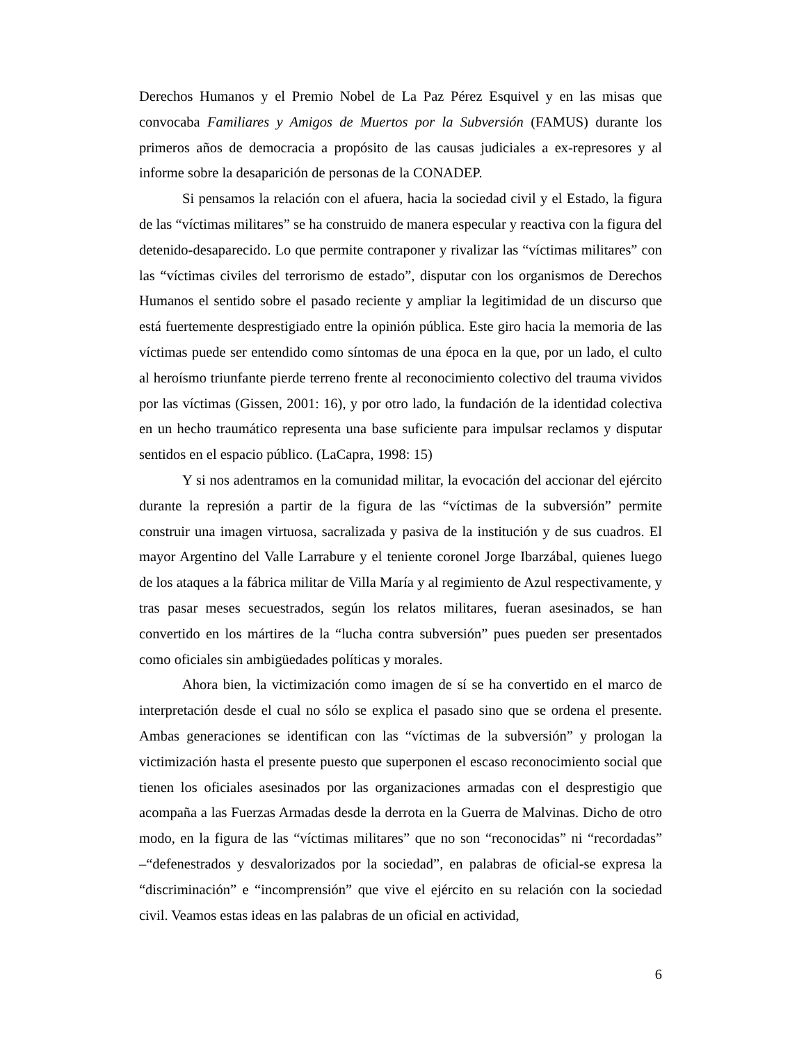Derechos Humanos y el Premio Nobel de La Paz Pérez Esquivel y en las misas que convocaba Familiares y Amigos de Muertos por la Subversión (FAMUS) durante los primeros años de democracia a propósito de las causas judiciales a ex-represores y al informe sobre la desaparición de personas de la CONADEP.
Si pensamos la relación con el afuera, hacia la sociedad civil y el Estado, la figura de las “víctimas militares” se ha construido de manera especular y reactiva con la figura del detenido-desaparecido. Lo que permite contraponer y rivalizar las “víctimas militares” con las “víctimas civiles del terrorismo de estado”, disputar con los organismos de Derechos Humanos el sentido sobre el pasado reciente y ampliar la legitimidad de un discurso que está fuertemente desprestigiado entre la opinión pública. Este giro hacia la memoria de las víctimas puede ser entendido como síntomas de una época en la que, por un lado, el culto al heroísmo triunfante pierde terreno frente al reconocimiento colectivo del trauma vividos por las víctimas (Gissen, 2001: 16), y por otro lado, la fundación de la identidad colectiva en un hecho traumático representa una base suficiente para impulsar reclamos y disputar sentidos en el espacio público. (LaCapra, 1998: 15)
Y si nos adentramos en la comunidad militar, la evocación del accionar del ejército durante la represión a partir de la figura de las “víctimas de la subversión” permite construir una imagen virtuosa, sacralizada y pasiva de la institución y de sus cuadros. El mayor Argentino del Valle Larrabure y el teniente coronel Jorge Ibarzábal, quienes luego de los ataques a la fábrica militar de Villa María y al regimiento de Azul respectivamente, y tras pasar meses secuestrados, según los relatos militares, fueran asesinados, se han convertido en los mártires de la “lucha contra subversión” pues pueden ser presentados como oficiales sin ambigüedades políticas y morales.
Ahora bien, la victimización como imagen de sí se ha convertido en el marco de interpretación desde el cual no sólo se explica el pasado sino que se ordena el presente. Ambas generaciones se identifican con las “víctimas de la subversión” y prologan la victimización hasta el presente puesto que superponen el escaso reconocimiento social que tienen los oficiales asesinados por las organizaciones armadas con el desprestigio que acompaña a las Fuerzas Armadas desde la derrota en la Guerra de Malvinas. Dicho de otro modo, en la figura de las “víctimas militares” que no son “reconocidas” ni “recordadas” –“defenestrados y desvalorizados por la sociedad”, en palabras de oficial-se expresa la “discriminación” e “incomprensión” que vive el ejército en su relación con la sociedad civil. Veamos estas ideas en las palabras de un oficial en actividad,
6